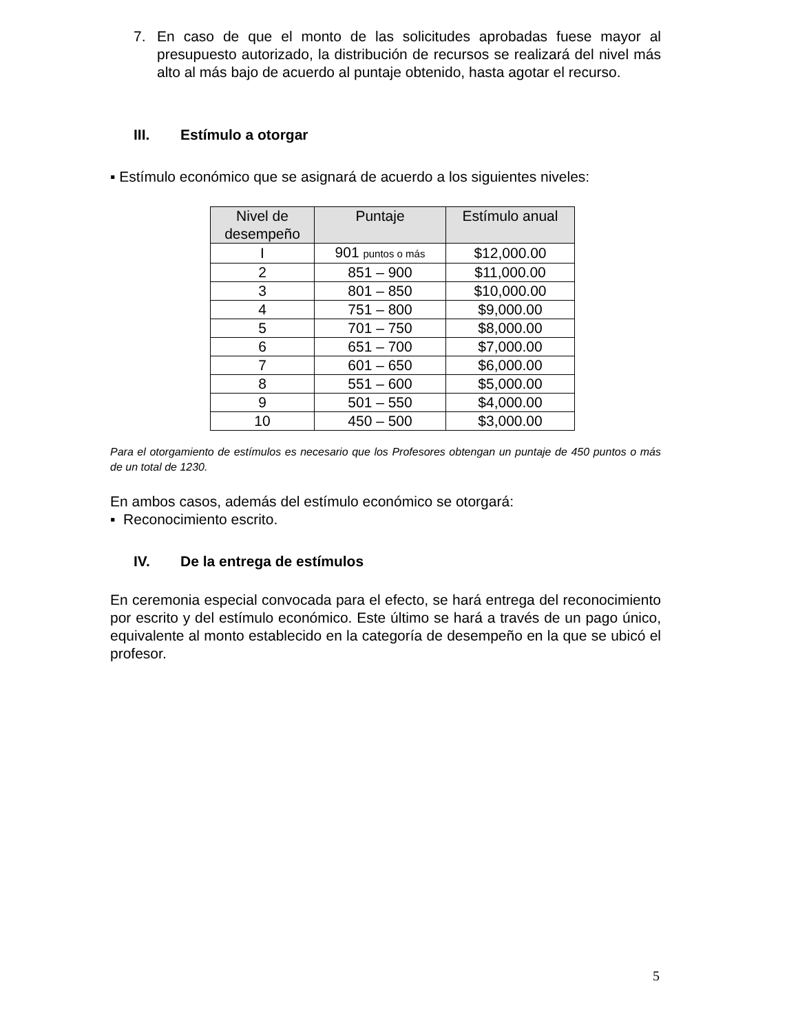7. En caso de que el monto de las solicitudes aprobadas fuese mayor al presupuesto autorizado, la distribución de recursos se realizará del nivel más alto al más bajo de acuerdo al puntaje obtenido, hasta agotar el recurso.
III. Estímulo a otorgar
▪ Estímulo económico que se asignará de acuerdo a los siguientes niveles:
| Nivel de desempeño | Puntaje | Estímulo anual |
| --- | --- | --- |
| I | 901 puntos o más | $12,000.00 |
| 2 | 851 – 900 | $11,000.00 |
| 3 | 801 – 850 | $10,000.00 |
| 4 | 751 – 800 | $9,000.00 |
| 5 | 701 – 750 | $8,000.00 |
| 6 | 651 – 700 | $7,000.00 |
| 7 | 601 – 650 | $6,000.00 |
| 8 | 551 – 600 | $5,000.00 |
| 9 | 501 – 550 | $4,000.00 |
| 10 | 450 – 500 | $3,000.00 |
Para el otorgamiento de estímulos es necesario que los Profesores obtengan un puntaje de 450 puntos o más de un total de 1230.
En ambos casos, además del estímulo económico se otorgará:
▪ Reconocimiento escrito.
IV. De la entrega de estímulos
En ceremonia especial convocada para el efecto, se hará entrega del reconocimiento por escrito y del estímulo económico. Este último se hará a través de un pago único, equivalente al monto establecido en la categoría de desempeño en la que se ubicó el profesor.
5